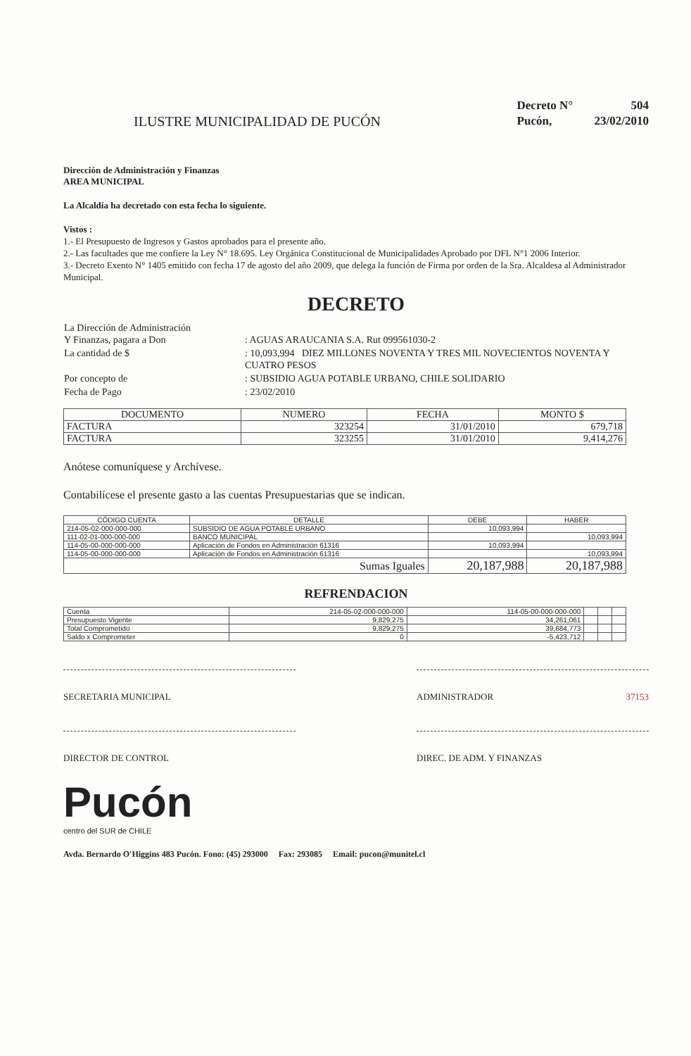ILUSTRE MUNICIPALIDAD DE PUCÓN
| Decreto N° | 504 |
| Pucón, | 23/02/2010 |
Dirección de Administración y Finanzas
AREA MUNICIPAL
La Alcaldía ha decretado con esta fecha lo siguiente.
Vistos :
1.- El Presupuesto de Ingresos y Gastos aprobados para el presente año.
2.- Las facultades que me confiere la Ley N° 18.695. Ley Orgánica Constitucional de Municipalidades Aprobado por DFL N°1 2006 Interior.
3.- Decreto Exento N° 1405 emitido con fecha 17 de agosto del año 2009, que delega la función de Firma por orden de la Sra. Alcaldesa al Administrador Municipal.
DECRETO
| La Dirección de Administración Y Finanzas, pagara a Don | : AGUAS ARAUCANIA S.A. Rut 099561030-2 |
| La cantidad de $ | : 10,093,994 DIEZ MILLONES NOVENTA Y TRES MIL NOVECIENTOS NOVENTA Y CUATRO PESOS |
| Por concepto de | : SUBSIDIO AGUA POTABLE URBANO, CHILE SOLIDARIO |
| Fecha de Pago | : 23/02/2010 |
| DOCUMENTO | NUMERO | FECHA | MONTO $ |
| --- | --- | --- | --- |
| FACTURA | 323254 | 31/01/2010 | 679,718 |
| FACTURA | 323255 | 31/01/2010 | 9,414,276 |
Anótese comuníquese y Archívese.
Contabilícese el presente gasto a las cuentas Presupuestarias que se indican.
| CÓDIGO CUENTA | DETALLE | DEBE | HABER |
| --- | --- | --- | --- |
| 214-05-02-000-000-000 | SUBSIDIO DE AGUA POTABLE URBANO | 10,093,994 | |
| 111-02-01-000-000-000 | BANCO MUNICIPAL | | 10,093,994 |
| 114-05-00-000-000-000 | Aplicación de Fondos en Administración 61316 | 10,093,994 | |
| 114-05-00-000-000-000 | Aplicación de Fondos en Administración 61316 | | 10,093,994 |
| Sumas Iguales | | 20,187,988 | 20,187,988 |
REFRENDACION
| Cuenta | 214-05-02-000-000-000 | 114-05-00-000-000-000 | | | |
| Presupuesto Vigente | 9,829,275 | 34,261,061 | | | |
| Total Comprometido | 9,829,275 | 39,684,773 | | | |
| Saldo x Comprometer | 0 | -5,423,712 | | | |
SECRETARIA MUNICIPAL ADMINISTRADOR 37153
DIRECTOR DE CONTROL DIREC. DE ADM. Y FINANZAS
Pucón
centro del SUR de CHILE
Avda. Bernardo O'Higgins 483 Pucón. Fono: (45) 293000 Fax: 293085 Email: pucon@munitel.cl